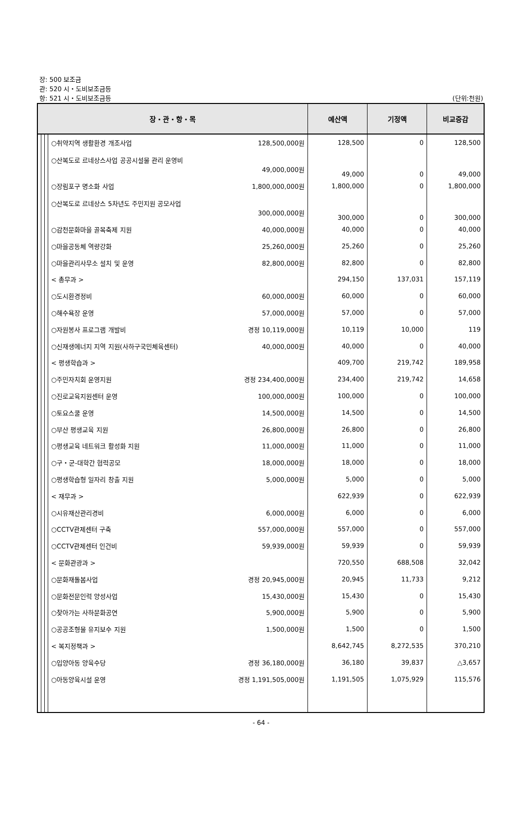장: 500 보조금
관: 520 시・도비보조금등
항: 521 시・도비보조금등 (단위:천원)
| 장・관・항・목 | | | | 예산액 | 기정액 | 비교증감 |
| --- | --- | --- | --- | --- | --- | --- |
| | | | ○취약지역 생활환경 개조사업 128,500,000원 | 128,500 | 0 | 128,500 |
| | | | ○산복도로 르네상스사업 공공시설물 관리 운영비 49,000,000원 | 49,000 | 0 | 49,000 |
| | | | ○장림포구 명소화 사업 1,800,000,000원 | 1,800,000 | 0 | 1,800,000 |
| | | | ○산복도로 르네상스 5차년도 주민지원 공모사업 300,000,000원 | 300,000 | 0 | 300,000 |
| | | | ○감천문화마을 골목축제 지원 40,000,000원 | 40,000 | 0 | 40,000 |
| | | | ○마을공동체 역량강화 25,260,000원 | 25,260 | 0 | 25,260 |
| | | | ○마을관리사무소 설치 및 운영 82,800,000원 | 82,800 | 0 | 82,800 |
| | | | < 총무과 > | 294,150 | 137,031 | 157,119 |
| | | | ○도시환경정비 60,000,000원 | 60,000 | 0 | 60,000 |
| | | | ○해수욕장 운영 57,000,000원 | 57,000 | 0 | 57,000 |
| | | | ○자원봉사 프로그램 개발비 경정 10,119,000원 | 10,119 | 10,000 | 119 |
| | | | ○신재생에너지 지역 지원(사하구국민체육센터) 40,000,000원 | 40,000 | 0 | 40,000 |
| | | | < 평생학습과 > | 409,700 | 219,742 | 189,958 |
| | | | ○주민자치회 운영지원 경정 234,400,000원 | 234,400 | 219,742 | 14,658 |
| | | | ○진로교육지원센터 운영 100,000,000원 | 100,000 | 0 | 100,000 |
| | | | ○토요스쿨 운영 14,500,000원 | 14,500 | 0 | 14,500 |
| | | | ○부산 평생교육 지원 26,800,000원 | 26,800 | 0 | 26,800 |
| | | | ○평생교육 네트워크 활성화 지원 11,000,000원 | 11,000 | 0 | 11,000 |
| | | | ○구・군-대학간 협력공모 18,000,000원 | 18,000 | 0 | 18,000 |
| | | | ○평생학습형 일자리 창출 지원 5,000,000원 | 5,000 | 0 | 5,000 |
| | | | < 재무과 > | 622,939 | 0 | 622,939 |
| | | | ○시유재산관리경비 6,000,000원 | 6,000 | 0 | 6,000 |
| | | | ○CCTV관제센터 구축 557,000,000원 | 557,000 | 0 | 557,000 |
| | | | ○CCTV관제센터 인건비 59,939,000원 | 59,939 | 0 | 59,939 |
| | | | < 문화관광과 > | 720,550 | 688,508 | 32,042 |
| | | | ○문화재돌봄사업 경정 20,945,000원 | 20,945 | 11,733 | 9,212 |
| | | | ○문화전문인력 양성사업 15,430,000원 | 15,430 | 0 | 15,430 |
| | | | ○찾아가는 사하문화공연 5,900,000원 | 5,900 | 0 | 5,900 |
| | | | ○공공조형물 유지보수 지원 1,500,000원 | 1,500 | 0 | 1,500 |
| | | | < 복지정책과 > | 8,642,745 | 8,272,535 | 370,210 |
| | | | ○입양아동 양육수당 경정 36,180,000원 | 36,180 | 39,837 | △3,657 |
| | | | ○아동양육시설 운영 경정 1,191,505,000원 | 1,191,505 | 1,075,929 | 115,576 |
- 64 -